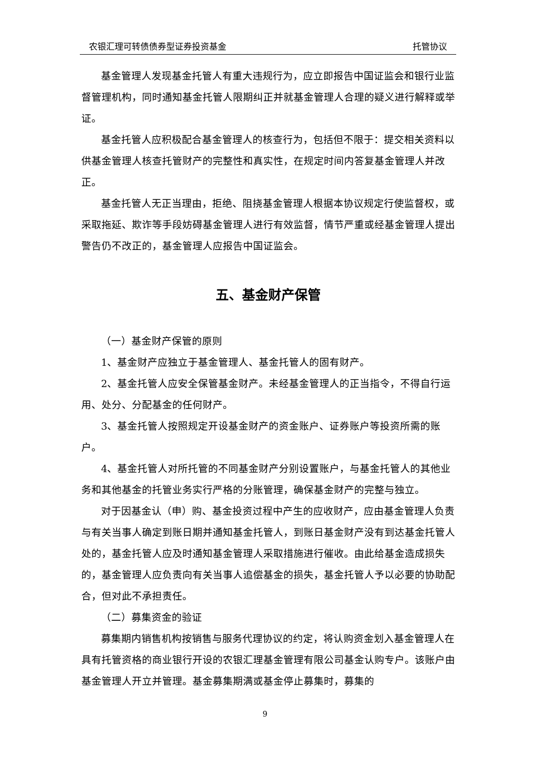农银汇理可转债债券型证券投资基金 托管协议
基金管理人发现基金托管人有重大违规行为，应立即报告中国证监会和银行业监督管理机构，同时通知基金托管人限期纠正并就基金管理人合理的疑义进行解释或举证。
基金托管人应积极配合基金管理人的核查行为，包括但不限于：提交相关资料以供基金管理人核查托管财产的完整性和真实性，在规定时间内答复基金管理人并改正。
基金托管人无正当理由，拒绝、阻挠基金管理人根据本协议规定行使监督权，或采取拖延、欺诈等手段妨碍基金管理人进行有效监督，情节严重或经基金管理人提出警告仍不改正的，基金管理人应报告中国证监会。
五、基金财产保管
（一）基金财产保管的原则
1、基金财产应独立于基金管理人、基金托管人的固有财产。
2、基金托管人应安全保管基金财产。未经基金管理人的正当指令，不得自行运用、处分、分配基金的任何财产。
3、基金托管人按照规定开设基金财产的资金账户、证券账户等投资所需的账户。
4、基金托管人对所托管的不同基金财产分别设置账户，与基金托管人的其他业务和其他基金的托管业务实行严格的分账管理，确保基金财产的完整与独立。
对于因基金认（申）购、基金投资过程中产生的应收财产，应由基金管理人负责与有关当事人确定到账日期并通知基金托管人，到账日基金财产没有到达基金托管人处的，基金托管人应及时通知基金管理人采取措施进行催收。由此给基金造成损失的，基金管理人应负责向有关当事人追偿基金的损失，基金托管人予以必要的协助配合，但对此不承担责任。
（二）募集资金的验证
募集期内销售机构按销售与服务代理协议的约定，将认购资金划入基金管理人在具有托管资格的商业银行开设的农银汇理基金管理有限公司基金认购专户。该账户由基金管理人开立并管理。基金募集期满或基金停止募集时，募集的
9